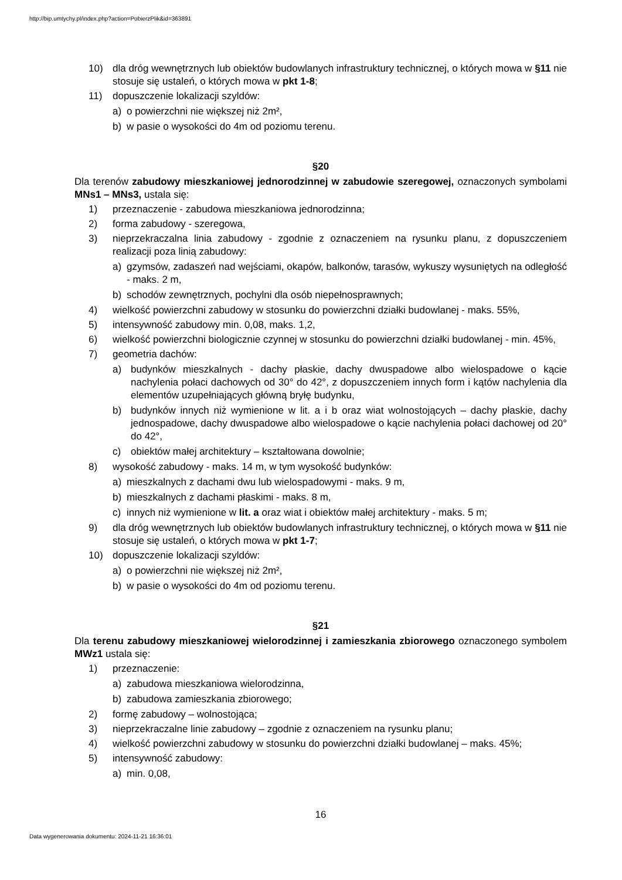http://bip.umtychy.pl/index.php?action=PobierzPlik&id=363891
10) dla dróg wewnętrznych lub obiektów budowlanych infrastruktury technicznej, o których mowa w §11 nie stosuje się ustaleń, o których mowa w pkt 1-8;
11) dopuszczenie lokalizacji szyldów:
a) o powierzchni nie większej niż 2m²,
b) w pasie o wysokości do 4m od poziomu terenu.
§20
Dla terenów zabudowy mieszkaniowej jednorodzinnej w zabudowie szeregowej, oznaczonych symbolami MNs1 – MNs3, ustala się:
1) przeznaczenie - zabudowa mieszkaniowa jednorodzinna;
2) forma zabudowy - szeregowa,
3) nieprzekraczalna linia zabudowy - zgodnie z oznaczeniem na rysunku planu, z dopuszczeniem realizacji poza linią zabudowy:
a) gzymsów, zadaszeń nad wejściami, okapów, balkonów, tarasów, wykuszy wysuniętych na odległość - maks. 2 m,
b) schodów zewnętrznych, pochylni dla osób niepełnosprawnych;
4) wielkość powierzchni zabudowy w stosunku do powierzchni działki budowlanej - maks. 55%,
5) intensywność zabudowy min. 0,08, maks. 1,2,
6) wielkość powierzchni biologicznie czynnej w stosunku do powierzchni działki budowlanej - min. 45%,
7) geometria dachów:
a) budynków mieszkalnych - dachy płaskie, dachy dwuspadowe albo wielospadowe o kącie nachylenia połaci dachowych od 30° do 42°, z dopuszczeniem innych form i kątów nachylenia dla elementów uzupełniających główną bryłę budynku,
b) budynków innych niż wymienione w lit. a i b oraz wiat wolnostojących – dachy płaskie, dachy jednospadowe, dachy dwuspadowe albo wielospadowe o kącie nachylenia połaci dachowej od 20° do 42°,
c) obiektów małej architektury – kształtowana dowolnie;
8) wysokość zabudowy - maks. 14 m, w tym wysokość budynków:
a) mieszkalnych z dachami dwu lub wielospadowymi - maks. 9 m,
b) mieszkalnych z dachami płaskimi - maks. 8 m,
c) innych niż wymienione w lit. a oraz wiat i obiektów małej architektury - maks. 5 m;
9) dla dróg wewnętrznych lub obiektów budowlanych infrastruktury technicznej, o których mowa w §11 nie stosuje się ustaleń, o których mowa w pkt 1-7;
10) dopuszczenie lokalizacji szyldów:
a) o powierzchni nie większej niż 2m²,
b) w pasie o wysokości do 4m od poziomu terenu.
§21
Dla terenu zabudowy mieszkaniowej wielorodzinnej i zamieszkania zbiorowego oznaczonego symbolem MWz1 ustala się:
1) przeznaczenie:
a) zabudowa mieszkaniowa wielorodzinna,
b) zabudowa zamieszkania zbiorowego;
2) formę zabudowy – wolnostojąca;
3) nieprzekraczalne linie zabudowy – zgodnie z oznaczeniem na rysunku planu;
4) wielkość powierzchni zabudowy w stosunku do powierzchni działki budowlanej – maks. 45%;
5) intensywność zabudowy:
a) min. 0,08,
16
Data wygenerowania dokumentu: 2024-11-21 16:36:01